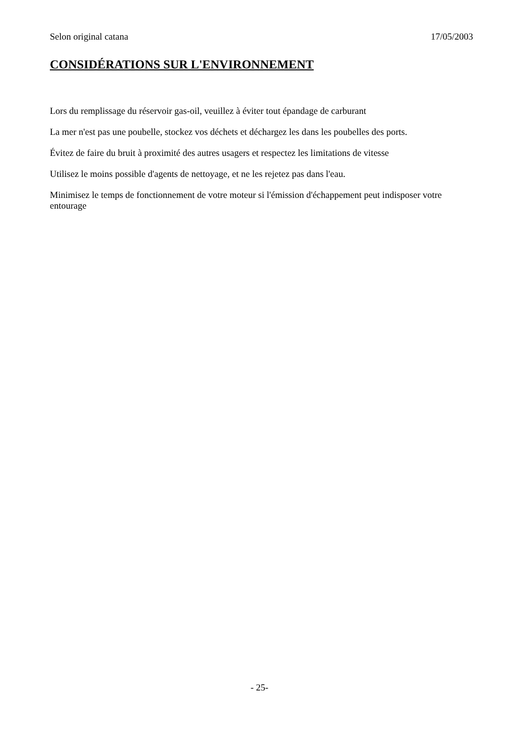Selon original catana 17/05/2003
CONSIDÉRATIONS SUR L'ENVIRONNEMENT
Lors du remplissage du réservoir gas-oil, veuillez à éviter tout épandage de carburant
La mer n'est pas une poubelle, stockez vos déchets et déchargez les dans les poubelles des ports.
Évitez de faire du bruit à proximité des autres usagers et respectez les limitations de vitesse
Utilisez le moins possible d'agents de nettoyage, et ne les rejetez pas dans l'eau.
Minimisez le temps de fonctionnement de votre moteur si l'émission d'échappement peut indisposer votre entourage
- 25-